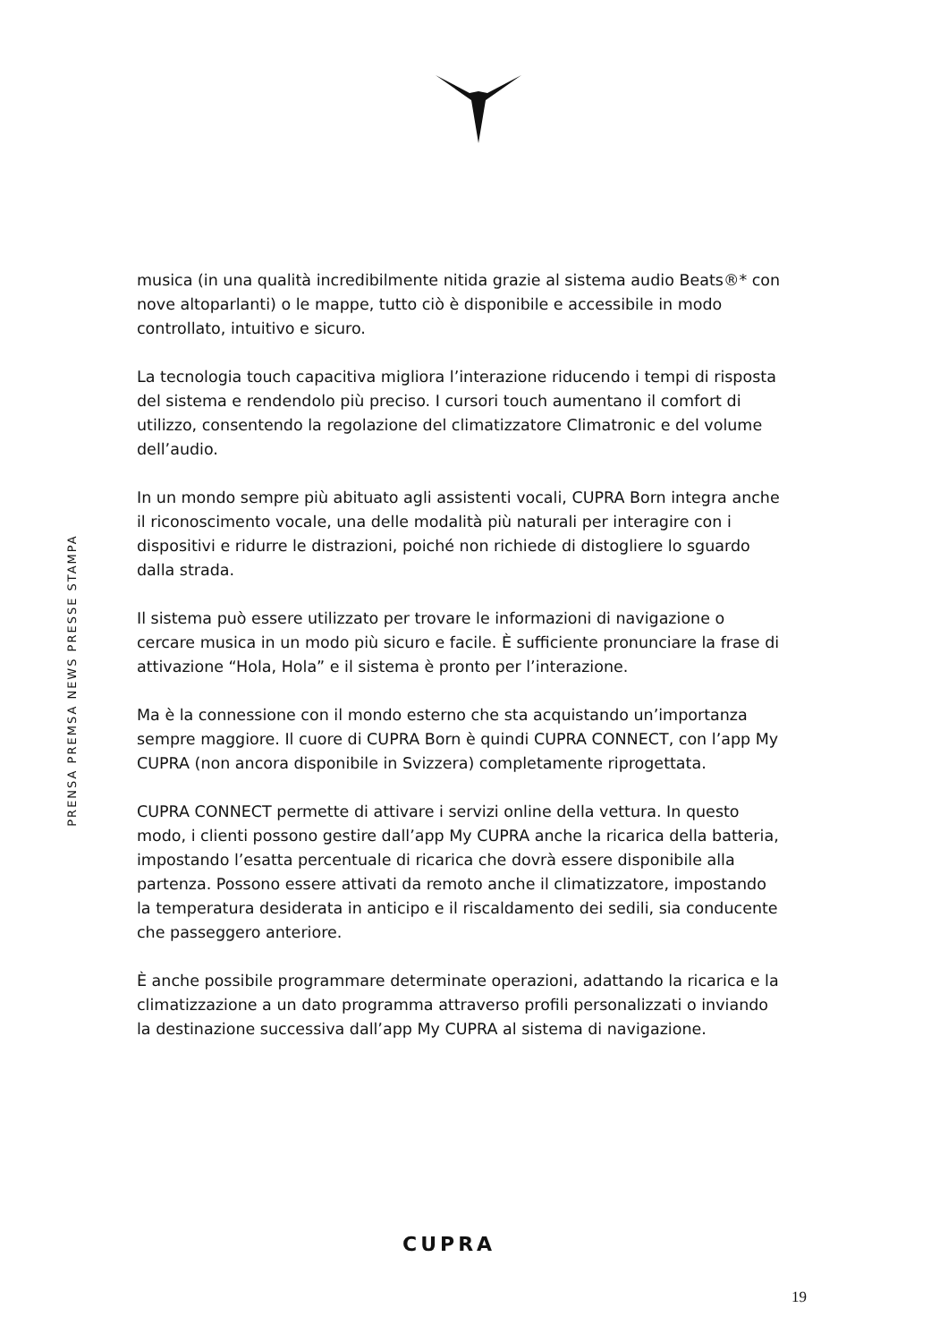PRENSA PREMSA NEWS PRESSE STAMPA
musica (in una qualità incredibilmente nitida grazie al sistema audio Beats®* con nove altoparlanti) o le mappe, tutto ciò è disponibile e accessibile in modo controllato, intuitivo e sicuro.
La tecnologia touch capacitiva migliora l’interazione riducendo i tempi di risposta del sistema e rendendolo più preciso. I cursori touch aumentano il comfort di utilizzo, consentendo la regolazione del climatizzatore Climatronic e del volume dell’audio.
In un mondo sempre più abituato agli assistenti vocali, CUPRA Born integra anche il riconoscimento vocale, una delle modalità più naturali per interagire con i dispositivi e ridurre le distrazioni, poiché non richiede di distogliere lo sguardo dalla strada.
Il sistema può essere utilizzato per trovare le informazioni di navigazione o cercare musica in un modo più sicuro e facile. È sufficiente pronunciare la frase di attivazione “Hola, Hola” e il sistema è pronto per l’interazione.
Ma è la connessione con il mondo esterno che sta acquistando un’importanza sempre maggiore. Il cuore di CUPRA Born è quindi CUPRA CONNECT, con l’app My CUPRA (non ancora disponibile in Svizzera) completamente riprogettata.
CUPRA CONNECT permette di attivare i servizi online della vettura. In questo modo, i clienti possono gestire dall’app My CUPRA anche la ricarica della batteria, impostando l’esatta percentuale di ricarica che dovrà essere disponibile alla partenza. Possono essere attivati da remoto anche il climatizzatore, impostando la temperatura desiderata in anticipo e il riscaldamento dei sedili, sia conducente che passeggero anteriore.
È anche possibile programmare determinate operazioni, adattando la ricarica e la climatizzazione a un dato programma attraverso profili personalizzati o inviando la destinazione successiva dall’app My CUPRA al sistema di navigazione.
CUPRA
19